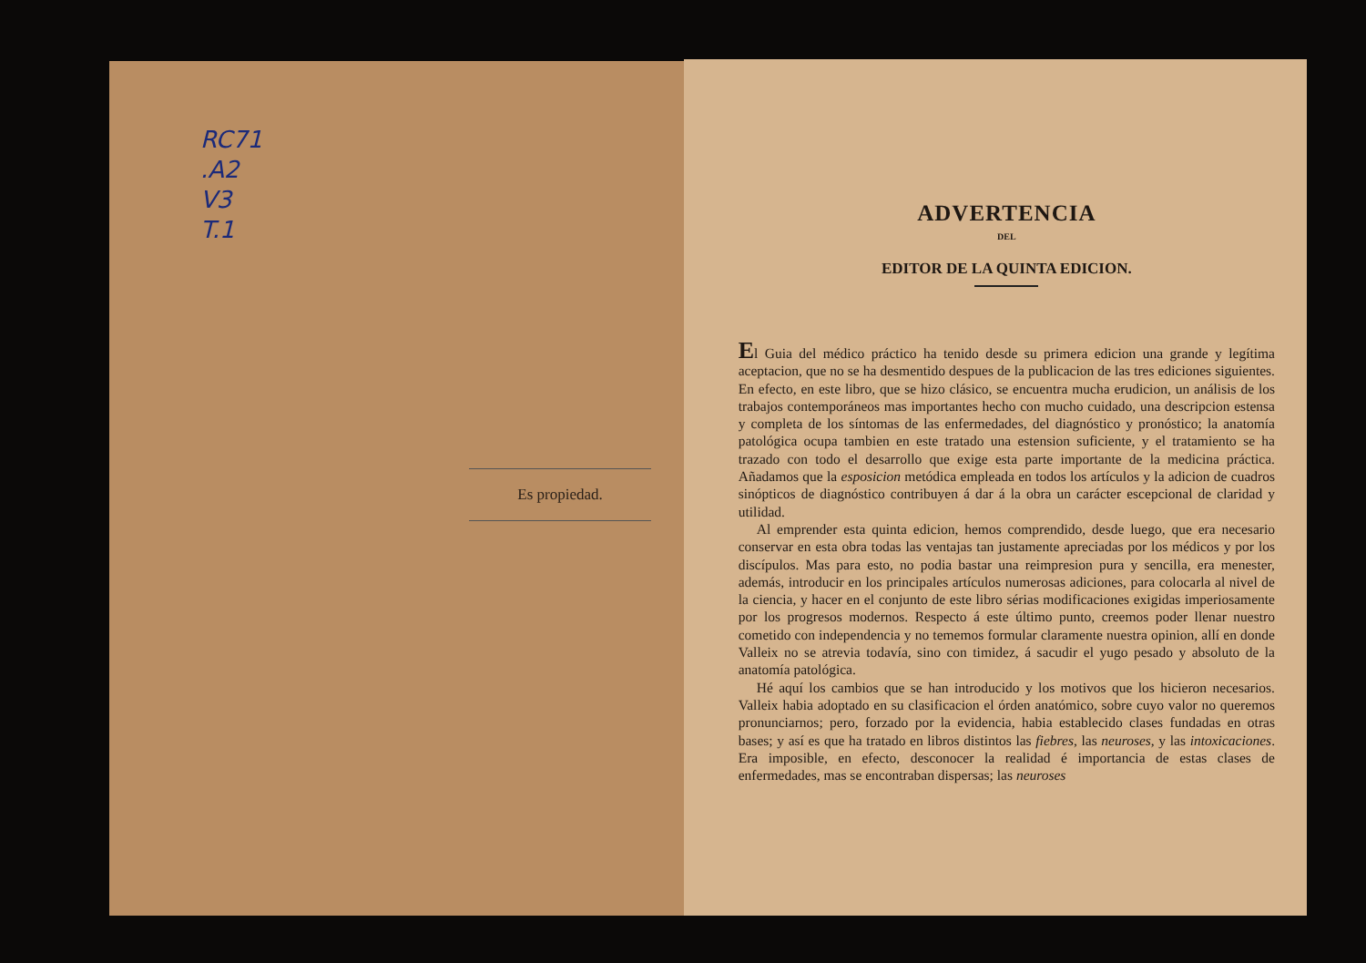RC71
.A2
V3
T.1
Es propiedad.
ADVERTENCIA
DEL
EDITOR DE LA QUINTA EDICION.
El Guia del médico práctico ha tenido desde su primera edicion una grande y legítima aceptacion, que no se ha desmentido despues de la publicacion de las tres ediciones siguientes. En efecto, en este libro, que se hizo clásico, se encuentra mucha erudicion, un análisis de los trabajos contemporáneos mas importantes hecho con mucho cuidado, una descripcion estensa y completa de los síntomas de las enfermedades, del diagnóstico y pronóstico; la anatomía patológica ocupa tambien en este tratado una estension suficiente, y el tratamiento se ha trazado con todo el desarrollo que exige esta parte importante de la medicina práctica. Añadamos que la esposicion metódica empleada en todos los artículos y la adicion de cuadros sinópticos de diagnóstico contribuyen á dar á la obra un carácter escepcional de claridad y utilidad.
Al emprender esta quinta edicion, hemos comprendido, desde luego, que era necesario conservar en esta obra todas las ventajas tan justamente apreciadas por los médicos y por los discípulos. Mas para esto, no podia bastar una reimpresion pura y sencilla, era menester, además, introducir en los principales artículos numerosas adiciones, para colocarla al nivel de la ciencia, y hacer en el conjunto de este libro sérias modificaciones exigidas imperiosamente por los progresos modernos. Respecto á este último punto, creemos poder llenar nuestro cometido con independencia y no tememos formular claramente nuestra opinion, allí en donde Valleix no se atrevia todavía, sino con timidez, á sacudir el yugo pesado y absoluto de la anatomía patológica.
Hé aquí los cambios que se han introducido y los motivos que los hicieron necesarios. Valleix habia adoptado en su clasificacion el órden anatómico, sobre cuyo valor no queremos pronunciarnos; pero, forzado por la evidencia, habia establecido clases fundadas en otras bases; y así es que ha tratado en libros distintos las fiebres, las neuroses, y las intoxicaciones. Era imposible, en efecto, desconocer la realidad é importancia de estas clases de enfermedades, mas se encontraban dispersas; las neuroses